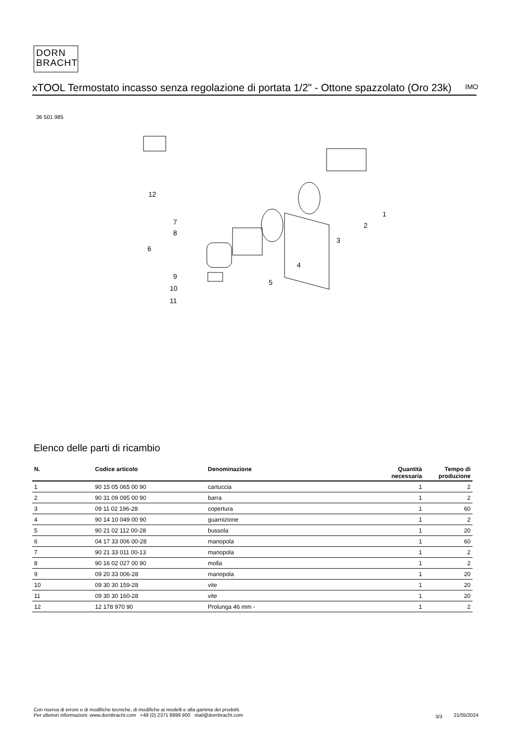DORN
BRACHT
xTOOL Termostato incasso senza regolazione di portata 1/2" - Ottone spazzolato (Oro 23k)
IMO
36 501 985
12
1
2
3
4
5
6
7
8
9
10
11
Elenco delle parti di ricambio
| N. | Codice articolo | Denominazione | Quantità necessaria | Tempo di produzione |
| --- | --- | --- | --- | --- |
| 1 | 90 15 05 065 00 90 | cartuccia | 1 | 2 |
| 2 | 90 31 09 095 00 90 | barra | 1 | 2 |
| 3 | 09 11 02 196-28 | copertura | 1 | 60 |
| 4 | 90 14 10 049 00 90 | guarnizione | 1 | 2 |
| 5 | 90 21 02 112 00-28 | bussola | 1 | 20 |
| 6 | 04 17 33 006 00-28 | manopola | 1 | 60 |
| 7 | 90 21 33 011 00-13 | manopola | 1 | 2 |
| 8 | 90 16 02 027 00 90 | molla | 1 | 2 |
| 9 | 09 20 33 006-28 | manopola | 1 | 20 |
| 10 | 09 30 30 159-28 | vite | 1 | 20 |
| 11 | 09 30 30 160-28 | vite | 1 | 20 |
| 12 | 12 178 970 90 | Prolunga 46 mm - | 1 | 2 |
Con riserva di errore e di modifiche tecniche, di modifiche ai modelli e alla gamma dei prodotti.
Per ulteriori informazioni: www.dornbracht.com +49 (0) 2371 8899 900 mail@dornbracht.com
3/3 21/05/2024